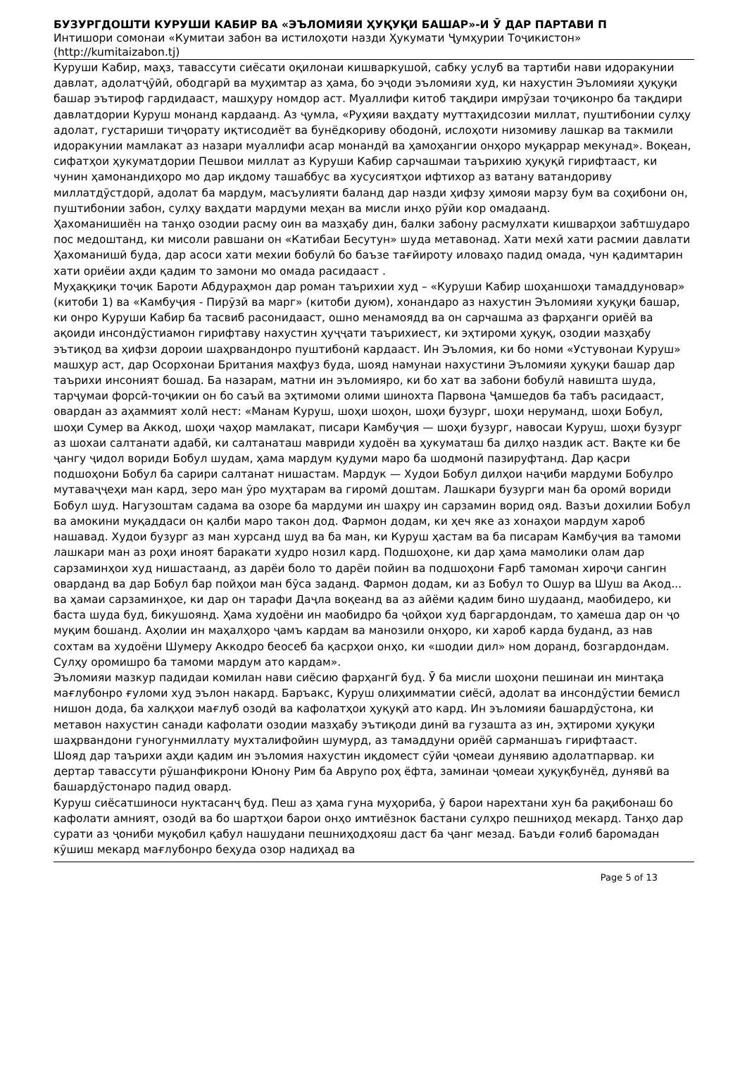БУЗУРГДОШТИ КУРУШИ КАБИР ВА «ЭЪЛОМИЯИ ҲУҚУҚИ БАШАР»-И Ӯ ДАР ПАРТАВИ П
Интишори сомонаи «Кумитаи забон ва истилоҳоти назди Ҳукумати Ҷумҳурии Тоҷикистон» (http://kumitaizabon.tj)
Куруши Кабир, маҳз, тавассути сиёсати оқилонаи кишваркушоӣ, сабку услуб ва тартиби нави идоракунии давлат, адолатҷӯйӣ, ободгарӣ ва муҳимтар аз ҳама, бо эҷоди эъломияи худ, ки нахустин Эъломияи ҳуқуқи башар эътироф гардидааст, машҳуру номдор аст. Муаллифи китоб тақдири имрӯзаи тоҷиконро ба тақдири давлатдории Куруш монанд кардаанд. Аз ҷумла, «Руҳияи ваҳдату муттаҳидсозии миллат, пуштибонии сулҳу адолат, густариши тиҷорату иқтисодиёт ва бунёдкориву ободонӣ, ислоҳоти низомиву лашкар ва такмили идоракунии мамлакат аз назари муаллифи асар монандӣ ва ҳамоҳангии онҳоро муқаррар мекунад». Воқеан, сифатҳои ҳукуматдории Пешвои миллат аз Куруши Кабир сарчашмаи таърихию ҳуқуқӣ гирифтааст, ки чунин ҳамонандиҳоро мо дар иқдому ташаббус ва хусусиятҳои ифтихор аз ватану ватандориву миллатдӯстдорӣ, адолат ба мардум, масъулияти баланд дар назди ҳифзу ҳимояи марзу бум ва соҳибони он, пуштибонии забон, сулҳу ваҳдати мардуми меҳан ва мисли инҳо рӯйи кор омадаанд.
Ҳахоманишиён на танҳо озодии расму оин ва мазҳабу дин, балки забону расмулхати кишварҳои забтшударо пос медоштанд, ки мисоли равшани он «Катибаи Бесутун» шуда метавонад. Хати мехӣ хати расмии давлати Ҳахоманишӣ буда, дар асоси хати мехии бобулӣ бо баъзе тағйироту иловаҳо падид омада, чун қадимтарин хати ориёии аҳди қадим то замони мо омада расидааст .
Муҳаққиқи тоҷик Бароти Абдураҳмон дар роман таърихии худ – «Куруши Кабир шоҳаншоҳи тамаддуновар» (китоби 1) ва «Камбуҷия - Пирӯзӣ ва марг» (китоби дуюм), хонандаро аз нахустин Эъломияи хуқуқи башар, ки онро Куруши Кабир ба тасвиб расонидааст, ошно менамоядд ва он сарчашма аз фарҳанги ориёӣ ва ақоиди инсондӯстиамон гирифтаву нахустин ҳуҷҷати таърихиест, ки эҳтироми ҳуқуқ, озодии мазҳабу эътиқод ва ҳифзи дороии шаҳрвандонро пуштибонӣ кардааст. Ин Эъломия, ки бо номи «Устувонаи Куруш» машҳур аст, дар Осорхонаи Британия маҳфуз буда, шояд намунаи нахустини Эъломияи ҳуқуқи башар дар таърихи инсоният бошад. Ба назарам, матни ин эъломияро, ки бо хат ва забони бобулӣ навишта шуда, тарҷумаи форсӣ-тоҷикии он бо саъй ва эҳтимоми олими шинохта Парвона Ҷамшедов ба табъ расидааст, овардан аз аҳаммият холӣ нест: «Манам Куруш, шоҳи шоҳон, шоҳи бузург, шоҳи неруманд, шоҳи Бобул, шоҳи Сумер ва Аккод, шоҳи чаҳор мамлакат, писари Камбуҷия — шоҳи бузург, навосаи Куруш, шоҳи бузург аз шохаи салтанати адабӣ, ки салтанаташ мавриди худоён ва ҳукуматаш ба дилҳо наздик аст. Вақте ки бе ҷангу ҷидол вориди Бобул шудам, ҳама мардум қудуми маро ба шодмонӣ пазируфтанд. Дар қасри подшоҳони Бобул ба сарири салтанат нишастам. Мардук — Худои Бобул дилҳои наҷиби мардуми Бобулро мутаваҷҷеҳи ман кард, зеро ман ӯро муҳтарам ва гиромӣ доштам. Лашкари бузурги ман ба оромӣ вориди Бобул шуд. Нагузоштам садама ва озоре ба мардуми ин шаҳру ин сарзамин ворид ояд. Вазъи дохилии Бобул ва амокини муқаддаси он қалби маро такон дод. Фармон додам, ки ҳеч яке аз хонаҳои мардум хароб нашавад. Худои бузург аз ман хурсанд шуд ва ба ман, ки Куруш ҳастам ва ба писарам Камбуҷия ва тамоми лашкари ман аз роҳи иноят баракати худро нозил кард. Подшоҳоне, ки дар ҳама мамолики олам дар сарзаминҳои худ нишастаанд, аз дарёи боло то дарёи пойин ва подшоҳони Ғарб тамоман хироҷи сангин оварданд ва дар Бобул бар пойҳои ман бӯса заданд. Фармон додам, ки аз Бобул то Ошур ва Шуш ва Акод... ва ҳамаи сарзаминҳое, ки дар он тарафи Даҷла воқеанд ва аз айёми қадим бино шудаанд, маобидеро, ки баста шуда буд, бикушоянд. Ҳама худоёни ин маобидро ба ҷойҳои худ баргардондам, то ҳамеша дар он ҷо муқим бошанд. Аҳолии ин маҳалҳоро ҷамъ кардам ва манозили онҳоро, ки хароб карда буданд, аз нав сохтам ва худоёни Шумеру Аккодро беосеб ба қасрҳои онҳо, ки «шодии дил» ном доранд, бозгардондам. Сулҳу оромишро ба тамоми мардум ато кардам».
Эъломияи мазкур падидаи комилан нави сиёсию фарҳангӣ буд. Ӯ ба мисли шоҳони пешинаи ин минтақа мағлубонро ғуломи худ эълон накард. Баръакс, Куруш олиҳимматии сиёсӣ, адолат ва инсондӯстии бемисл нишон дода, ба халқҳои мағлуб озодӣ ва кафолатҳои ҳуқуқӣ ато кард. Ин эъломияи башардӯстона, ки метавон нахустин санади кафолати озодии мазҳабу эътиқоди динӣ ва гузашта аз ин, эҳтироми ҳуқуқи шаҳрвандони гуногунмиллату мухталифойин шумурд, аз тамаддуни ориёӣ сарманшаъ гирифтааст.
Шояд дар таърихи аҳди қадим ин эъломия нахустин иқдомест сӯйи ҷомеаи дунявию адолатпарвар. ки дертар тавассути рӯшанфикрони Юнону Рим ба Аврупо роҳ ёфта, заминаи ҷомеаи ҳуқуқбунёд, дунявӣ ва башардӯстонаро падид овард.
Куруш сиёсатшиноси нуктасанҷ буд. Пеш аз ҳама гуна муҳориба, ӯ барои нарехтани хун ба рақибонаш бо кафолати амният, озодӣ ва бо шартҳои барои онҳо имтиёзнок бастани сулҳро пешниҳод мекард. Танҳо дар сурати аз ҷониби муқобил қабул нашудани пешниҳодҳояш даст ба ҷанг мезад. Баъди ғолиб баромадан кӯшиш мекард мағлубонро беҳуда озор надиҳад ва
Page 5 of 13